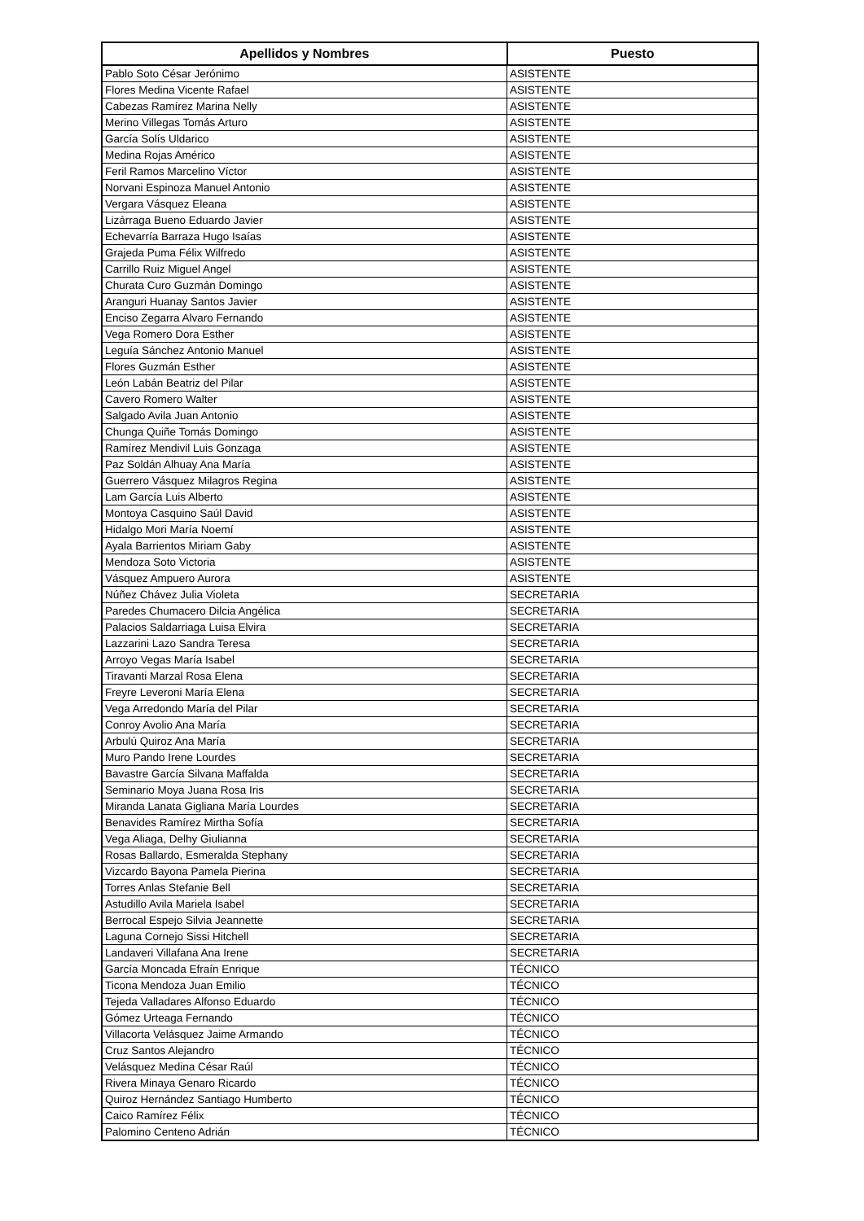| Apellidos y Nombres | Puesto |
| --- | --- |
| Pablo Soto César Jerónimo | ASISTENTE |
| Flores Medina Vicente Rafael | ASISTENTE |
| Cabezas Ramírez Marina Nelly | ASISTENTE |
| Merino Villegas Tomás Arturo | ASISTENTE |
| García Solís Uldarico | ASISTENTE |
| Medina Rojas Américo | ASISTENTE |
| Feril Ramos Marcelino Víctor | ASISTENTE |
| Norvani Espinoza Manuel Antonio | ASISTENTE |
| Vergara Vásquez Eleana | ASISTENTE |
| Lizárraga Bueno Eduardo Javier | ASISTENTE |
| Echevarría Barraza Hugo Isaías | ASISTENTE |
| Grajeda Puma Félix Wilfredo | ASISTENTE |
| Carrillo Ruiz Miguel Angel | ASISTENTE |
| Churata Curo Guzmán Domingo | ASISTENTE |
| Aranguri Huanay Santos Javier | ASISTENTE |
| Enciso Zegarra Alvaro Fernando | ASISTENTE |
| Vega Romero Dora Esther | ASISTENTE |
| Leguía Sánchez Antonio Manuel | ASISTENTE |
| Flores Guzmán Esther | ASISTENTE |
| León Labán Beatriz del Pilar | ASISTENTE |
| Cavero Romero Walter | ASISTENTE |
| Salgado Avila Juan Antonio | ASISTENTE |
| Chunga Quiñe Tomás Domingo | ASISTENTE |
| Ramírez Mendivil Luis Gonzaga | ASISTENTE |
| Paz Soldán Alhuay Ana María | ASISTENTE |
| Guerrero Vásquez Milagros Regina | ASISTENTE |
| Lam García Luis Alberto | ASISTENTE |
| Montoya Casquino Saúl David | ASISTENTE |
| Hidalgo Mori María Noemí | ASISTENTE |
| Ayala Barrientos Miriam Gaby | ASISTENTE |
| Mendoza Soto Victoria | ASISTENTE |
| Vásquez Ampuero Aurora | ASISTENTE |
| Núñez Chávez Julia Violeta | SECRETARIA |
| Paredes Chumacero Dilcia Angélica | SECRETARIA |
| Palacios Saldarriaga Luisa Elvira | SECRETARIA |
| Lazzarini Lazo Sandra Teresa | SECRETARIA |
| Arroyo Vegas María Isabel | SECRETARIA |
| Tiravanti Marzal Rosa Elena | SECRETARIA |
| Freyre Leveroni María Elena | SECRETARIA |
| Vega Arredondo María del Pilar | SECRETARIA |
| Conroy Avolio Ana María | SECRETARIA |
| Arbulú Quiroz Ana María | SECRETARIA |
| Muro Pando Irene Lourdes | SECRETARIA |
| Bavastre García Silvana Maffalda | SECRETARIA |
| Seminario Moya Juana Rosa Iris | SECRETARIA |
| Miranda Lanata Gigliana María Lourdes | SECRETARIA |
| Benavides Ramírez Mirtha Sofía | SECRETARIA |
| Vega Aliaga, Delhy Giulianna | SECRETARIA |
| Rosas Ballardo, Esmeralda Stephany | SECRETARIA |
| Vizcardo Bayona Pamela Pierina | SECRETARIA |
| Torres Anlas Stefanie Bell | SECRETARIA |
| Astudillo Avila Mariela Isabel | SECRETARIA |
| Berrocal Espejo Silvia Jeannette | SECRETARIA |
| Laguna Cornejo Sissi Hitchell | SECRETARIA |
| Landaveri Villafana Ana Irene | SECRETARIA |
| García Moncada Efraín Enrique | TÉCNICO |
| Ticona Mendoza Juan Emilio | TÉCNICO |
| Tejeda Valladares Alfonso Eduardo | TÉCNICO |
| Gómez Urteaga Fernando | TÉCNICO |
| Villacorta Velásquez Jaime Armando | TÉCNICO |
| Cruz Santos Alejandro | TÉCNICO |
| Velásquez Medina César Raúl | TÉCNICO |
| Rivera Minaya Genaro Ricardo | TÉCNICO |
| Quiroz Hernández Santiago Humberto | TÉCNICO |
| Caico Ramírez Félix | TÉCNICO |
| Palomino Centeno Adrián | TÉCNICO |